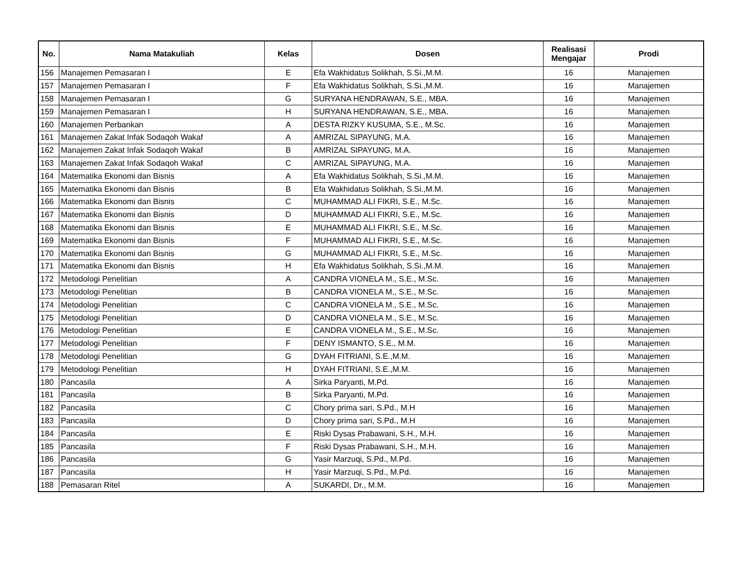| No. | Nama Matakuliah | Kelas | Dosen | Realisasi Mengajar | Prodi |
| --- | --- | --- | --- | --- | --- |
| 156 | Manajemen Pemasaran I | E | Efa Wakhidatus Solikhah, S.Si.,M.M. | 16 | Manajemen |
| 157 | Manajemen Pemasaran I | F | Efa Wakhidatus Solikhah, S.Si.,M.M. | 16 | Manajemen |
| 158 | Manajemen Pemasaran I | G | SURYANA HENDRAWAN, S.E., MBA. | 16 | Manajemen |
| 159 | Manajemen Pemasaran I | H | SURYANA HENDRAWAN, S.E., MBA. | 16 | Manajemen |
| 160 | Manajemen Perbankan | A | DESTA RIZKY KUSUMA, S.E., M.Sc. | 16 | Manajemen |
| 161 | Manajemen Zakat Infak Sodaqoh Wakaf | A | AMRIZAL SIPAYUNG, M.A. | 16 | Manajemen |
| 162 | Manajemen Zakat Infak Sodaqoh Wakaf | B | AMRIZAL SIPAYUNG, M.A. | 16 | Manajemen |
| 163 | Manajemen Zakat Infak Sodaqoh Wakaf | C | AMRIZAL SIPAYUNG, M.A. | 16 | Manajemen |
| 164 | Matematika Ekonomi dan Bisnis | A | Efa Wakhidatus Solikhah, S.Si.,M.M. | 16 | Manajemen |
| 165 | Matematika Ekonomi dan Bisnis | B | Efa Wakhidatus Solikhah, S.Si.,M.M. | 16 | Manajemen |
| 166 | Matematika Ekonomi dan Bisnis | C | MUHAMMAD ALI FIKRI, S.E., M.Sc. | 16 | Manajemen |
| 167 | Matematika Ekonomi dan Bisnis | D | MUHAMMAD ALI FIKRI, S.E., M.Sc. | 16 | Manajemen |
| 168 | Matematika Ekonomi dan Bisnis | E | MUHAMMAD ALI FIKRI, S.E., M.Sc. | 16 | Manajemen |
| 169 | Matematika Ekonomi dan Bisnis | F | MUHAMMAD ALI FIKRI, S.E., M.Sc. | 16 | Manajemen |
| 170 | Matematika Ekonomi dan Bisnis | G | MUHAMMAD ALI FIKRI, S.E., M.Sc. | 16 | Manajemen |
| 171 | Matematika Ekonomi dan Bisnis | H | Efa Wakhidatus Solikhah, S.Si.,M.M. | 16 | Manajemen |
| 172 | Metodologi Penelitian | A | CANDRA VIONELA M., S.E., M.Sc. | 16 | Manajemen |
| 173 | Metodologi Penelitian | B | CANDRA VIONELA M., S.E., M.Sc. | 16 | Manajemen |
| 174 | Metodologi Penelitian | C | CANDRA VIONELA M., S.E., M.Sc. | 16 | Manajemen |
| 175 | Metodologi Penelitian | D | CANDRA VIONELA M., S.E., M.Sc. | 16 | Manajemen |
| 176 | Metodologi Penelitian | E | CANDRA VIONELA M., S.E., M.Sc. | 16 | Manajemen |
| 177 | Metodologi Penelitian | F | DENY ISMANTO, S.E., M.M. | 16 | Manajemen |
| 178 | Metodologi Penelitian | G | DYAH FITRIANI, S.E.,M.M. | 16 | Manajemen |
| 179 | Metodologi Penelitian | H | DYAH FITRIANI, S.E.,M.M. | 16 | Manajemen |
| 180 | Pancasila | A | Sirka Paryanti, M.Pd. | 16 | Manajemen |
| 181 | Pancasila | B | Sirka Paryanti, M.Pd. | 16 | Manajemen |
| 182 | Pancasila | C | Chory prima sari, S.Pd., M.H | 16 | Manajemen |
| 183 | Pancasila | D | Chory prima sari, S.Pd., M.H | 16 | Manajemen |
| 184 | Pancasila | E | Riski Dysas Prabawani, S.H., M.H. | 16 | Manajemen |
| 185 | Pancasila | F | Riski Dysas Prabawani, S.H., M.H. | 16 | Manajemen |
| 186 | Pancasila | G | Yasir Marzuqi, S.Pd., M.Pd. | 16 | Manajemen |
| 187 | Pancasila | H | Yasir Marzuqi, S.Pd., M.Pd. | 16 | Manajemen |
| 188 | Pemasaran Ritel | A | SUKARDI, Dr., M.M. | 16 | Manajemen |